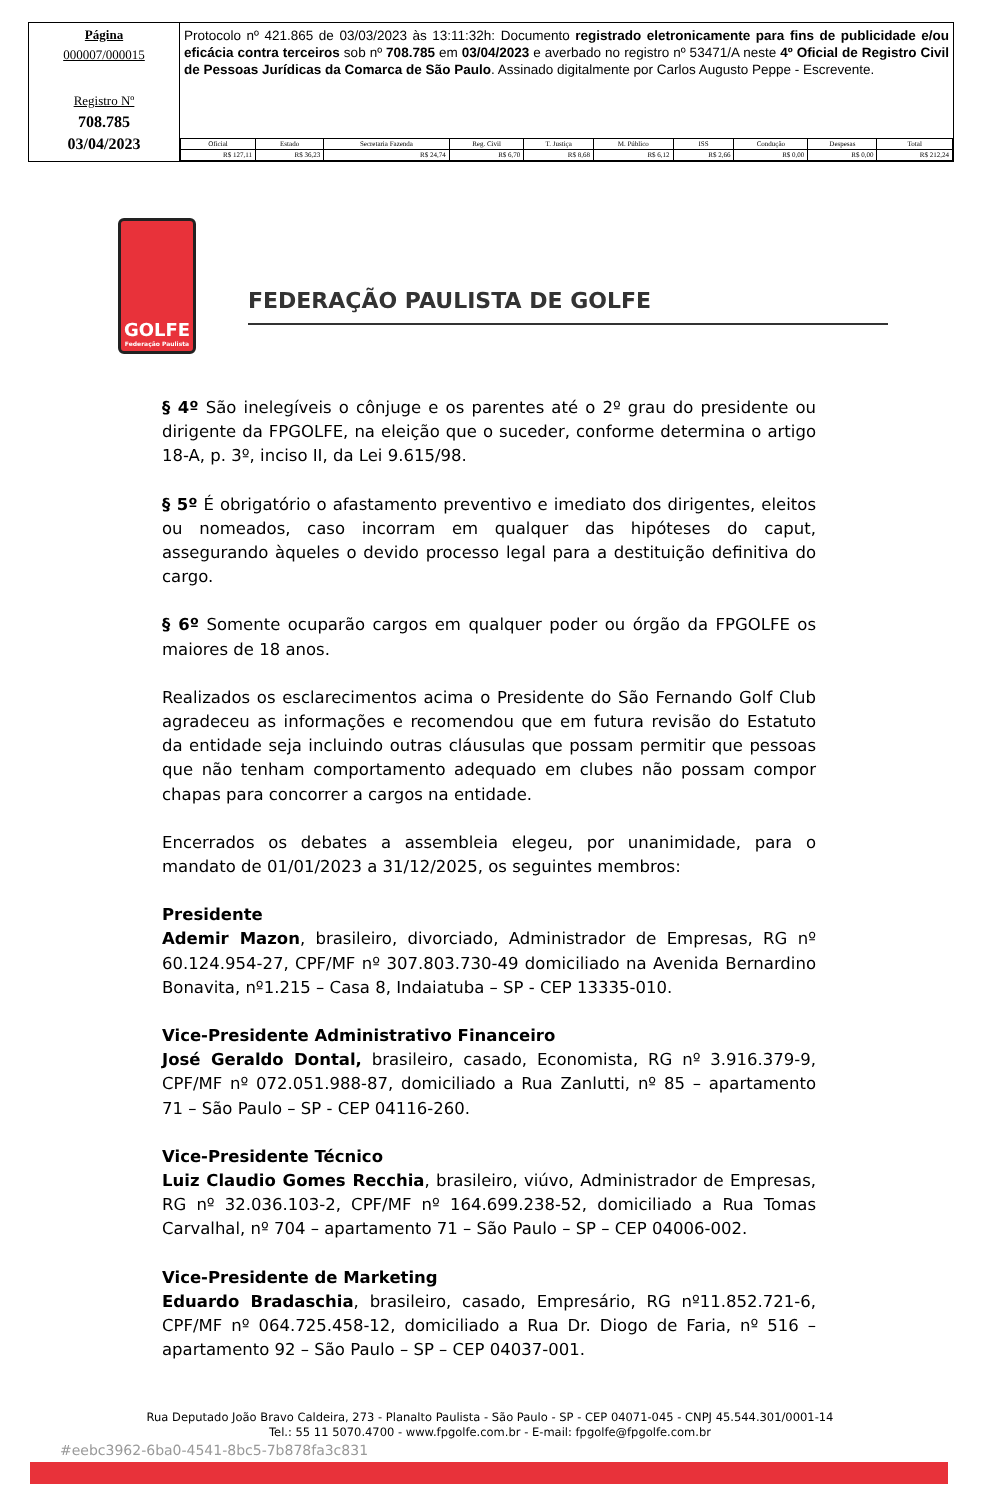Página
000007/000015
Registro Nº
708.785
03/04/2023
Protocolo nº 421.865 de 03/03/2023 às 13:11:32h: Documento registrado eletronicamente para fins de publicidade e/ou eficácia contra terceiros sob nº 708.785 em 03/04/2023 e averbado no registro nº 53471/A neste 4º Oficial de Registro Civil de Pessoas Jurídicas da Comarca de São Paulo. Assinado digitalmente por Carlos Augusto Peppe - Escrevente.
| Oficial | Estado | Secretaria Fazenda | Reg. Civil | T. Justiça | M. Público | ISS | Condução | Despesas | Total |
| --- | --- | --- | --- | --- | --- | --- | --- | --- | --- |
| R$ 127,11 | R$ 36,23 | R$ 24,74 | R$ 6,70 | R$ 8,68 | R$ 6,12 | R$ 2,66 | R$ 0,00 | R$ 0,00 | R$ 212,24 |
GOLFE
Federação Paulista
FEDERAÇÃO PAULISTA DE GOLFE
§ 4º São inelegíveis o cônjuge e os parentes até o 2º grau do presidente ou dirigente da FPGOLFE, na eleição que o suceder, conforme determina o artigo 18-A, p. 3º, inciso II, da Lei 9.615/98.
§ 5º É obrigatório o afastamento preventivo e imediato dos dirigentes, eleitos ou nomeados, caso incorram em qualquer das hipóteses do caput, assegurando àqueles o devido processo legal para a destituição definitiva do cargo.
§ 6º Somente ocuparão cargos em qualquer poder ou órgão da FPGOLFE os maiores de 18 anos.
Realizados os esclarecimentos acima o Presidente do São Fernando Golf Club agradeceu as informações e recomendou que em futura revisão do Estatuto da entidade seja incluindo outras cláusulas que possam permitir que pessoas que não tenham comportamento adequado em clubes não possam compor chapas para concorrer a cargos na entidade.
Encerrados os debates a assembleia elegeu, por unanimidade, para o mandato de 01/01/2023 a 31/12/2025, os seguintes membros:
Presidente
Ademir Mazon, brasileiro, divorciado, Administrador de Empresas, RG nº 60.124.954-27, CPF/MF nº 307.803.730-49 domiciliado na Avenida Bernardino Bonavita, nº1.215 – Casa 8, Indaiatuba – SP - CEP 13335-010.
Vice-Presidente Administrativo Financeiro
José Geraldo Dontal, brasileiro, casado, Economista, RG nº 3.916.379-9, CPF/MF nº 072.051.988-87, domiciliado a Rua Zanlutti, nº 85 – apartamento 71 – São Paulo – SP - CEP 04116-260.
Vice-Presidente Técnico
Luiz Claudio Gomes Recchia, brasileiro, viúvo, Administrador de Empresas, RG nº 32.036.103-2, CPF/MF nº 164.699.238-52, domiciliado a Rua Tomas Carvalhal, nº 704 – apartamento 71 – São Paulo – SP – CEP 04006-002.
Vice-Presidente de Marketing
Eduardo Bradaschia, brasileiro, casado, Empresário, RG nº11.852.721-6, CPF/MF nº 064.725.458-12, domiciliado a Rua Dr. Diogo de Faria, nº 516 – apartamento 92 – São Paulo – SP – CEP 04037-001.
Rua Deputado João Bravo Caldeira, 273 - Planalto Paulista - São Paulo - SP - CEP 04071-045 - CNPJ 45.544.301/0001-14
Tel.: 55 11 5070.4700 - www.fpgolfe.com.br - E-mail: fpgolfe@fpgolfe.com.br
#eebc3962-6ba0-4541-8bc5-7b878fa3c831